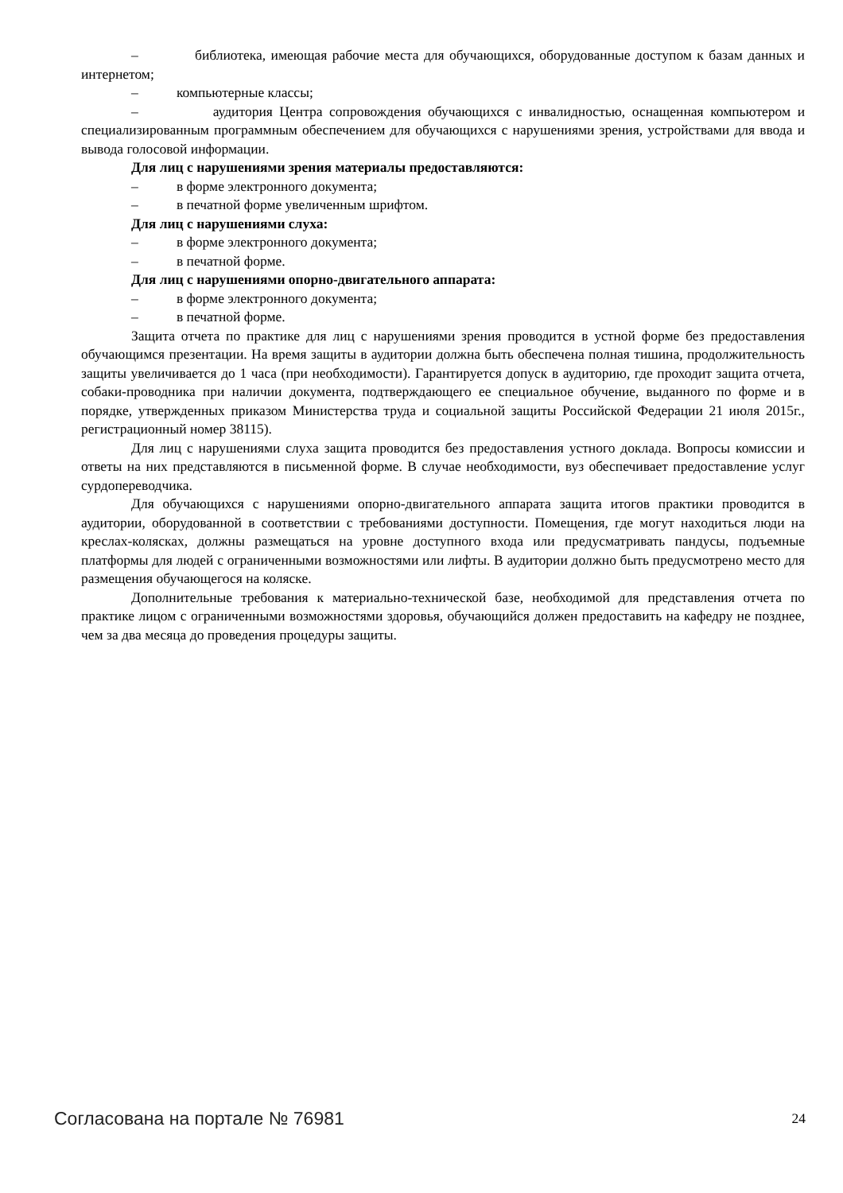– библиотека, имеющая рабочие места для обучающихся, оборудованные доступом к базам данных и интернетом;
– компьютерные классы;
– аудитория Центра сопровождения обучающихся с инвалидностью, оснащенная компьютером и специализированным программным обеспечением для обучающихся с нарушениями зрения, устройствами для ввода и вывода голосовой информации.
Для лиц с нарушениями зрения материалы предоставляются:
– в форме электронного документа;
– в печатной форме увеличенным шрифтом.
Для лиц с нарушениями слуха:
– в форме электронного документа;
– в печатной форме.
Для лиц с нарушениями опорно-двигательного аппарата:
– в форме электронного документа;
– в печатной форме.
Защита отчета по практике для лиц с нарушениями зрения проводится в устной форме без предоставления обучающимся презентации. На время защиты в аудитории должна быть обеспечена полная тишина, продолжительность защиты увеличивается до 1 часа (при необходимости). Гарантируется допуск в аудиторию, где проходит защита отчета, собаки-проводника при наличии документа, подтверждающего ее специальное обучение, выданного по форме и в порядке, утвержденных приказом Министерства труда и социальной защиты Российской Федерации 21 июля 2015г., регистрационный номер 38115).
Для лиц с нарушениями слуха защита проводится без предоставления устного доклада. Вопросы комиссии и ответы на них представляются в письменной форме. В случае необходимости, вуз обеспечивает предоставление услуг сурдопереводчика.
Для обучающихся с нарушениями опорно-двигательного аппарата защита итогов практики проводится в аудитории, оборудованной в соответствии с требованиями доступности. Помещения, где могут находиться люди на креслах-колясках, должны размещаться на уровне доступного входа или предусматривать пандусы, подъемные платформы для людей с ограниченными возможностями или лифты. В аудитории должно быть предусмотрено место для размещения обучающегося на коляске.
Дополнительные требования к материально-технической базе, необходимой для представления отчета по практике лицом с ограниченными возможностями здоровья, обучающийся должен предоставить на кафедру не позднее, чем за два месяца до проведения процедуры защиты.
Согласована на портале № 76981 24